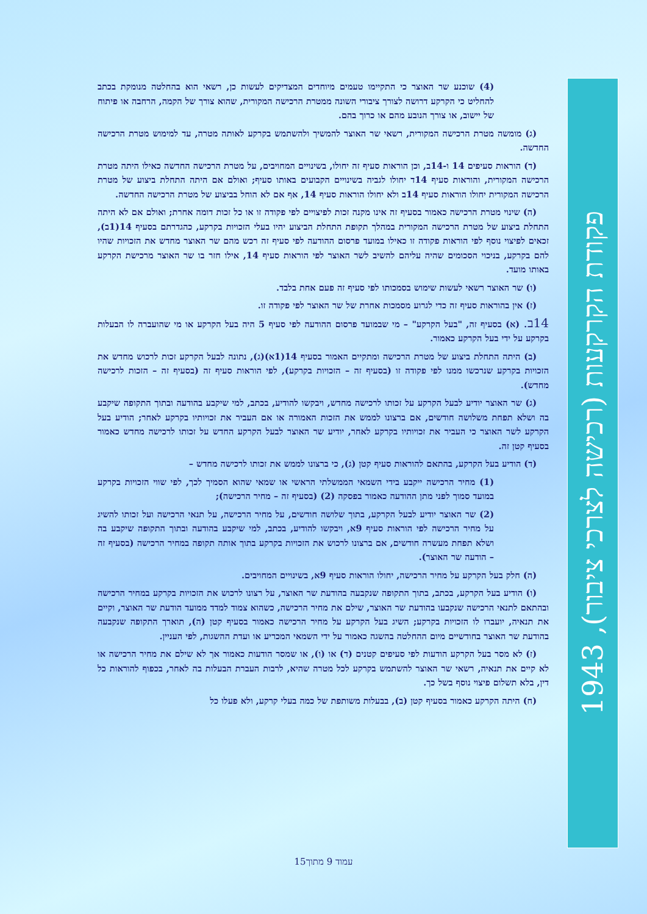פקודת הקרקעות (רכישה לצרכי ציבור), 1943
(4) שוכנע שר האוצר כי התקיימו טעמים מיוחדים המצדיקים לעשות כן, רשאי הוא בהחלטה מנומקת בכתב להחליט כי הקרקע דרושה לצורך ציבורי השונה ממטרת הרכישה המקורית, שהוא צורך של הקמה, הרחבה או פיתוח של יישוב, או צורך הנובע מהם או כרוך בהם.
(ג) מומשה מטרת הרכישה המקורית, רשאי שר האוצר להמשיך ולהשתמש בקרקע לאותה מטרה, עד למימוש מטרת הרכישה החדשה.
(ד) הוראות סעיפים 14 ו-14ב, וכן הוראות סעיף זה יחולו, בשינויים המחויבים, על מטרת הרכישה החדשה כאילו היתה מטרת הרכישה המקורית, והוראות סעיף 14ד יחולו לגביה בשינויים הקבועים באותו סעיף; ואולם אם היתה התחלת ביצוע של מטרת הרכישה המקורית יחולו הוראות סעיף 14ב ולא יחולו הוראות סעיף 14, אף אם לא הוחל בביצוע של מטרת הרכישה החדשה.
(ה) שינוי מטרת הרכישה כאמור בסעיף זה אינו מקנה זכות לפיצויים לפי פקודה זו או כל זכות דומה אחרת; ואולם אם לא היתה התחלת ביצוע של מטרת הרכישה המקורית במהלך תקופת התחלת הביצוע יהיו בעלי הזכויות בקרקע, כהגדרתם בסעיף 14(1ב), זכאים לפיצוי נוסף לפי הוראות פקודה זו כאילו במועד פרסום ההודעה לפי סעיף זה רכש מהם שר האוצר מחדש את הזכויות שהיו להם בקרקע, בניכוי הסכומים שהיה עליהם להשיב לשר האוצר לפי הוראות סעיף 14, אילו חזר בו שר האוצר מרכישת הקרקע באותו מועד.
(ו) שר האוצר רשאי לעשות שימוש בסמכותו לפי סעיף זה פעם אחת בלבד.
(ז) אין בהוראות סעיף זה כדי לגרוע מסמכות אחרת של שר האוצר לפי פקודה זו.
14ב. (א) בסעיף זה, "בעל הקרקע" – מי שבמועד פרסום ההודעה לפי סעיף 5 היה בעל הקרקע או מי שהועברה לו הבעלות בקרקע על ידי בעל הקרקע כאמור.
(ב) היתה התחלת ביצוע של מטרת הרכישה ומתקיים האמור בסעיף 14(1א)(ג), נתונה לבעל הקרקע זכות לרכוש מחדש את הזכויות בקרקע שנרכשו ממנו לפי פקודה זו (בסעיף זה – הזכויות בקרקע), לפי הוראות סעיף זה (בסעיף זה – הזכות לרכישה מחדש).
(ג) שר האוצר יודיע לבעל הקרקע על זכותו לרכישה מחדש, ויבקשו להודיע, בכתב, למי שיקבע בהודעה ובתוך התקופה שיקבע בה ושלא תפחת משלושה חודשים, אם ברצונו לממש את הזכות האמורה או אם העביר את זכויותיו בקרקע לאחר; הודיע בעל הקרקע לשר האוצר כי העביר את זכויותיו בקרקע לאחר, יודיע שר האוצר לבעל הקרקע החדש על זכותו לרכישה מחדש כאמור בסעיף קטן זה.
(ד) הודיע בעל הקרקע, בהתאם להוראות סעיף קטן (ג), כי ברצונו לממש את זכותו לרכישה מחדש –
(1) מחיר הרכישה ייקבע בידי השמאי הממשלתי הראשי או שמאי שהוא הסמיך לכך, לפי שווי הזכויות בקרקע במועד סמוך לפני מתן ההודעה כאמור בפסקה (2) (בסעיף זה – מחיר הרכישה);
(2) שר האוצר יודיע לבעל הקרקע, בתוך שלושה חודשים, על מחיר הרכישה, על תנאי הרכישה ועל זכותו להשיג על מחיר הרכישה לפי הוראות סעיף 9א, ויבקשו להודיע, בכתב, למי שיקבע בהודעה ובתוך התקופה שיקבע בה ושלא תפחת מעשרה חודשים, אם ברצונו לרכוש את הזכויות בקרקע בתוך אותה תקופה במחיר הרכישה (בסעיף זה – הודעה שר האוצר).
(ה) חלק בעל הקרקע על מחיר הרכישה, יחולו הוראות סעיף 9א, בשינויים המחויבים.
(ו) הודיע בעל הקרקע, בכתב, בתוך התקופה שנקבעה בהודעת שר האוצר, על רצונו לרכוש את הזכויות בקרקע במחיר הרכישה ובהתאם לתנאי הרכישה שנקבעו בהודעת שר האוצר, שילם את מחיר הרכישה, כשהוא צמוד למדד ממועד הודעת שר האוצר, וקיים את תנאיה, יועברו לו הזכויות בקרקע; השיג בעל הקרקע על מחיר הרכישה כאמור בסעיף קטן (ה), תוארך התקופה שנקבעה בהודעת שר האוצר בחודשיים מיום ההחלטה בהשגה כאמור על ידי השמאי המכריע או ועדת ההשגות, לפי העניין.
(ז) לא מסר בעל הקרקע הודעות לפי סעיפים קטנים (ד) או (ו), או שמסר הודעות כאמור אך לא שילם את מחיר הרכישה או לא קיים את תנאיה, רשאי שר האוצר להשתמש בקרקע לכל מטרה שהיא, לרבות העברת הבעלות בה לאחר, בכפוף להוראות כל דין, בלא תשלום פיצוי נוסף בשל כך.
(ח) היתה הקרקע כאמור בסעיף קטן (ב), בבעלות משותפת של כמה בעלי קרקע, ולא פעלו כל
עמוד 9 מתוך15